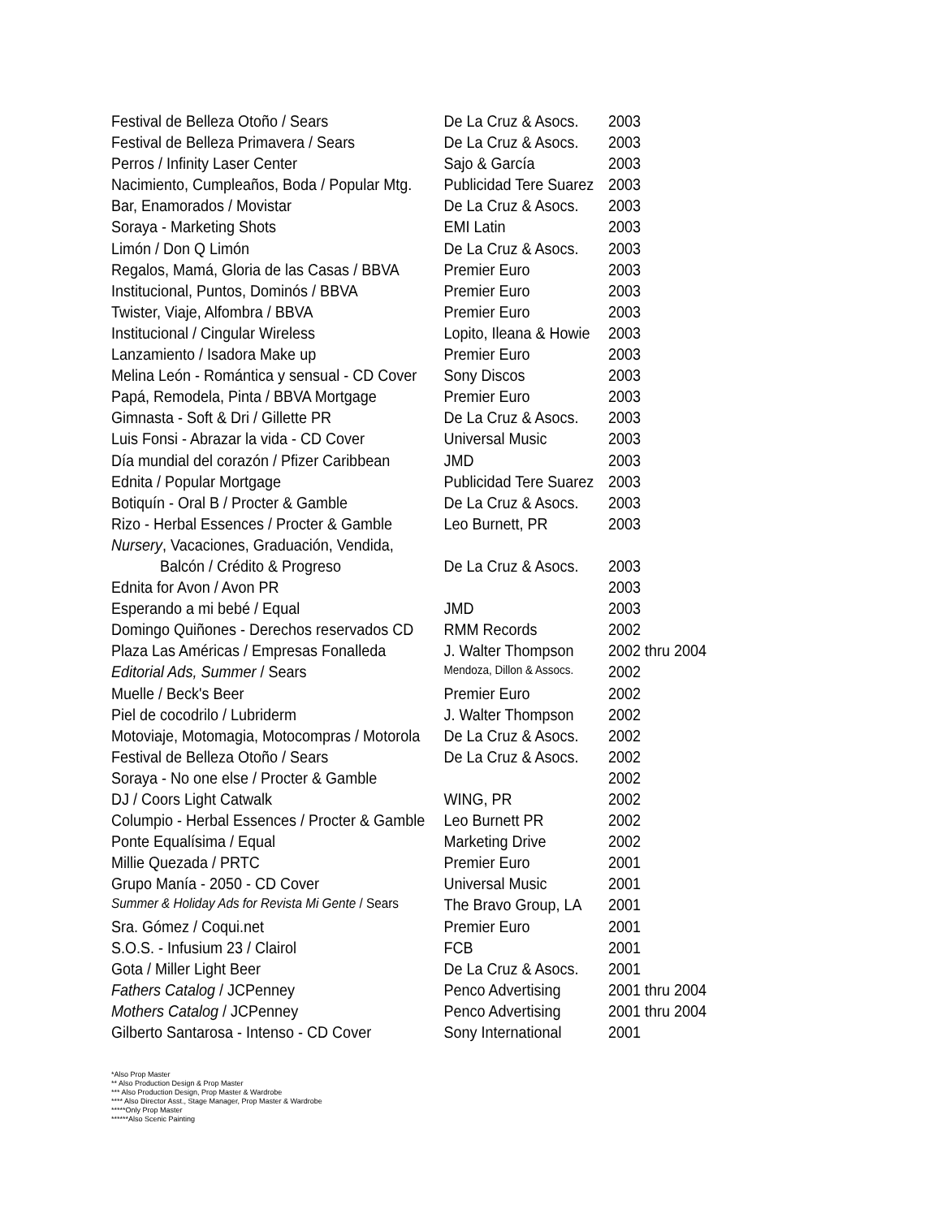| Festival de Belleza Otoño / Sears | De La Cruz & Asocs. | 2003 |
| Festival de Belleza Primavera / Sears | De La Cruz & Asocs. | 2003 |
| Perros / Infinity Laser Center | Sajo & García | 2003 |
| Nacimiento, Cumpleaños, Boda / Popular Mtg. | Publicidad Tere Suarez | 2003 |
| Bar, Enamorados / Movistar | De La Cruz & Asocs. | 2003 |
| Soraya - Marketing Shots | EMI Latin | 2003 |
| Limón / Don Q Limón | De La Cruz & Asocs. | 2003 |
| Regalos, Mamá, Gloria de las Casas / BBVA | Premier Euro | 2003 |
| Institucional, Puntos, Dominós / BBVA | Premier Euro | 2003 |
| Twister, Viaje, Alfombra / BBVA | Premier Euro | 2003 |
| Institucional / Cingular Wireless | Lopito, Ileana & Howie | 2003 |
| Lanzamiento / Isadora Make up | Premier Euro | 2003 |
| Melina León - Romántica y sensual - CD Cover | Sony Discos | 2003 |
| Papá, Remodela, Pinta / BBVA Mortgage | Premier Euro | 2003 |
| Gimnasta - Soft & Dri / Gillette PR | De La Cruz & Asocs. | 2003 |
| Luis Fonsi - Abrazar la vida - CD Cover | Universal Music | 2003 |
| Día mundial del corazón / Pfizer Caribbean | JMD | 2003 |
| Ednita / Popular Mortgage | Publicidad Tere Suarez | 2003 |
| Botiquín - Oral B / Procter & Gamble | De La Cruz & Asocs. | 2003 |
| Rizo - Herbal Essences / Procter & Gamble | Leo Burnett, PR | 2003 |
| Nursery , Vacaciones, Graduación, Vendida, | | |
| Balcón / Crédito & Progreso | De La Cruz & Asocs. | 2003 |
| Ednita for Avon / Avon PR | | 2003 |
| Esperando a mi bebé / Equal | JMD | 2003 |
| Domingo Quiñones - Derechos reservados CD | RMM Records | 2002 |
| Plaza Las Américas / Empresas Fonalleda | J. Walter Thompson | 2002 thru 2004 |
| Editorial Ads, Summer / Sears | Mendoza, Dillon & Assocs. | 2002 |
| Muelle / Beck's Beer | Premier Euro | 2002 |
| Piel de cocodrilo / Lubriderm | J. Walter Thompson | 2002 |
| Motoviaje, Motomagia, Motocompras / Motorola | De La Cruz & Asocs. | 2002 |
| Festival de Belleza Otoño / Sears | De La Cruz & Asocs. | 2002 |
| Soraya - No one else / Procter & Gamble | | 2002 |
| DJ / Coors Light Catwalk | WING, PR | 2002 |
| Columpio - Herbal Essences / Procter & Gamble | Leo Burnett PR | 2002 |
| Ponte Equalísima / Equal | Marketing Drive | 2002 |
| Millie Quezada / PRTC | Premier Euro | 2001 |
| Grupo Manía - 2050 - CD Cover | Universal Music | 2001 |
| Summer & Holiday Ads for Revista Mi Gente / Sears | The Bravo Group, LA | 2001 |
| Sra. Gómez / Coqui.net | Premier Euro | 2001 |
| S.O.S. - Infusium 23 / Clairol | FCB | 2001 |
| Gota / Miller Light Beer | De La Cruz & Asocs. | 2001 |
| Fathers Catalog / JCPenney | Penco Advertising | 2001 thru 2004 |
| Mothers Catalog / JCPenney | Penco Advertising | 2001 thru 2004 |
| Gilberto Santarosa - Intenso - CD Cover | Sony International | 2001 |
*Also Prop Master
** Also Production Design & Prop Master
*** Also Production Design, Prop Master & Wardrobe
**** Also Director Asst., Stage Manager, Prop Master & Wardrobe
*****Only Prop Master
******Also Scenic Painting